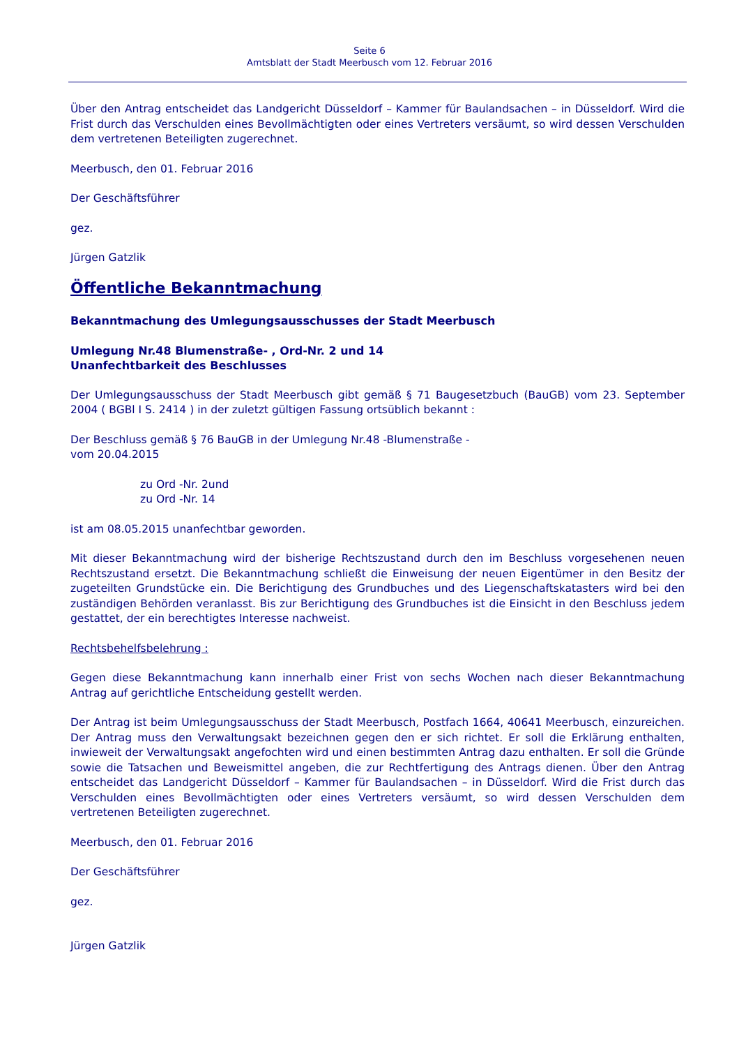Seite 6
Amtsblatt der Stadt Meerbusch vom 12. Februar 2016
Über den Antrag entscheidet das Landgericht Düsseldorf – Kammer für Baulandsachen – in Düsseldorf. Wird die Frist durch das Verschulden eines Bevollmächtigten oder eines Vertreters versäumt, so wird dessen Verschulden dem vertretenen Beteiligten zugerechnet.
Meerbusch, den 01. Februar 2016
Der Geschäftsführer
gez.
Jürgen Gatzlik
Öffentliche Bekanntmachung
Bekanntmachung des Umlegungsausschusses der Stadt Meerbusch
Umlegung Nr.48 Blumenstraße- , Ord-Nr. 2 und 14
Unanfechtbarkeit des Beschlusses
Der Umlegungsausschuss der Stadt Meerbusch gibt gemäß § 71 Baugesetzbuch (BauGB) vom 23. September 2004 ( BGBl I S. 2414 ) in der zuletzt gültigen Fassung ortsüblich bekannt :
Der Beschluss gemäß § 76 BauGB in der Umlegung Nr.48 -Blumenstraße -
vom 20.04.2015
zu Ord -Nr. 2und
zu Ord -Nr. 14
ist am 08.05.2015 unanfechtbar geworden.
Mit dieser Bekanntmachung wird der bisherige Rechtszustand durch den im Beschluss vorgesehenen neuen Rechtszustand ersetzt. Die Bekanntmachung schließt die Einweisung der neuen Eigentümer in den Besitz der zugeteilten Grundstücke ein. Die Berichtigung des Grundbuches und des Liegenschaftskatasters wird bei den zuständigen Behörden veranlasst. Bis zur Berichtigung des Grundbuches ist die Einsicht in den Beschluss jedem gestattet, der ein berechtigtes Interesse nachweist.
Rechtsbehelfsbelehrung :
Gegen diese Bekanntmachung kann innerhalb einer Frist von sechs Wochen nach dieser Bekanntmachung Antrag auf gerichtliche Entscheidung gestellt werden.
Der Antrag ist beim Umlegungsausschuss der Stadt Meerbusch, Postfach 1664, 40641 Meerbusch, einzureichen. Der Antrag muss den Verwaltungsakt bezeichnen gegen den er sich richtet. Er soll die Erklärung enthalten, inwieweit der Verwaltungsakt angefochten wird und einen bestimmten Antrag dazu enthalten. Er soll die Gründe sowie die Tatsachen und Beweismittel angeben, die zur Rechtfertigung des Antrags dienen. Über den Antrag entscheidet das Landgericht Düsseldorf – Kammer für Baulandsachen – in Düsseldorf. Wird die Frist durch das Verschulden eines Bevollmächtigten oder eines Vertreters versäumt, so wird dessen Verschulden dem vertretenen Beteiligten zugerechnet.
Meerbusch, den 01. Februar 2016
Der Geschäftsführer
gez.
Jürgen Gatzlik